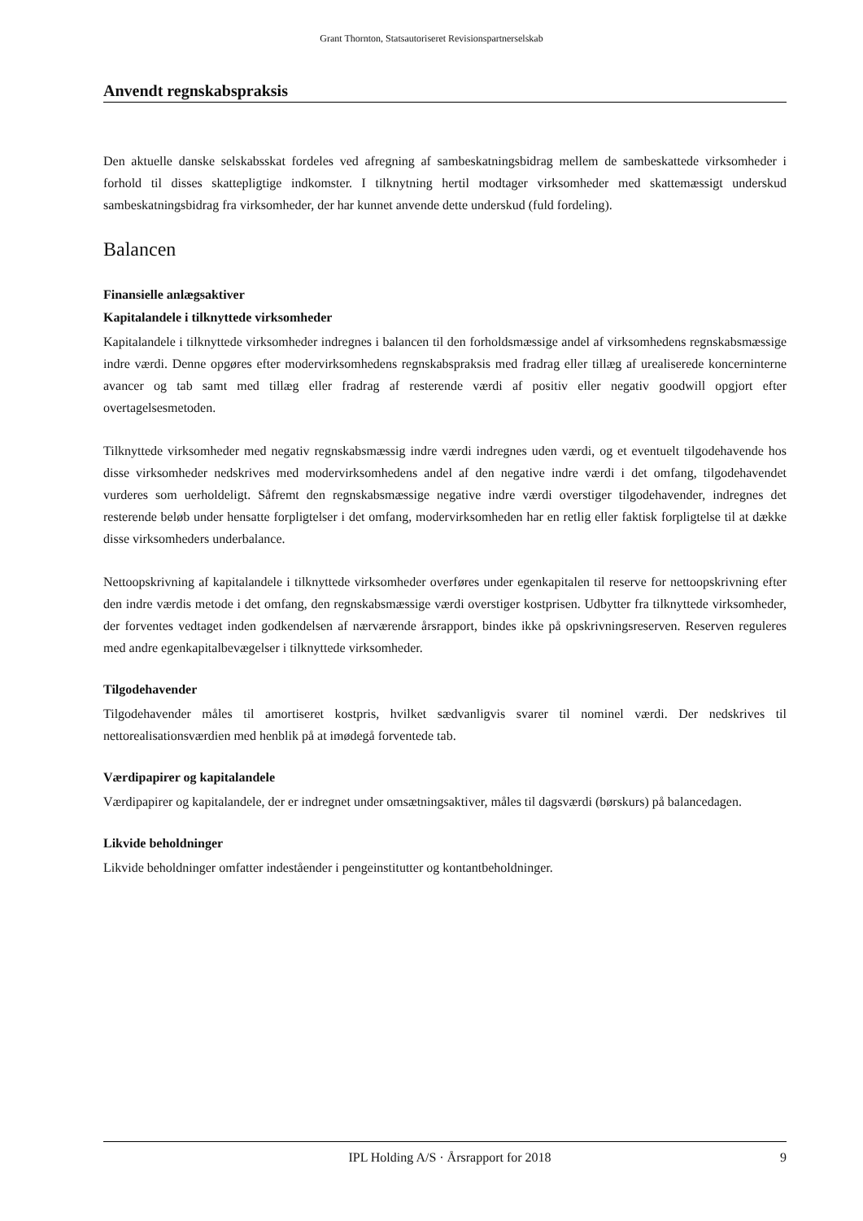Grant Thornton, Statsautoriseret Revisionspartnerselskab
Anvendt regnskabspraksis
Den aktuelle danske selskabsskat fordeles ved afregning af sambeskatningsbidrag mellem de sambeskattede virksomheder i forhold til disses skattepligtige indkomster. I tilknytning hertil modtager virksomheder med skattemæssigt underskud sambeskatningsbidrag fra virksomheder, der har kunnet anvende dette underskud (fuld fordeling).
Balancen
Finansielle anlægsaktiver
Kapitalandele i tilknyttede virksomheder
Kapitalandele i tilknyttede virksomheder indregnes i balancen til den forholdsmæssige andel af virksomhedens regnskabsmæssige indre værdi. Denne opgøres efter modervirksomhedens regnskabspraksis med fradrag eller tillæg af urealiserede koncerninterne avancer og tab samt med tillæg eller fradrag af resterende værdi af positiv eller negativ goodwill opgjort efter overtagelsesmetoden.
Tilknyttede virksomheder med negativ regnskabsmæssig indre værdi indregnes uden værdi, og et eventuelt tilgodehavende hos disse virksomheder nedskrives med modervirksomhedens andel af den negative indre værdi i det omfang, tilgodehavendet vurderes som uerholdeligt. Såfremt den regnskabsmæssige negative indre værdi overstiger tilgodehavender, indregnes det resterende beløb under hensatte forpligtelser i det omfang, modervirksomheden har en retlig eller faktisk forpligtelse til at dække disse virksomheders underbalance.
Nettoopskrivning af kapitalandele i tilknyttede virksomheder overføres under egenkapitalen til reserve for nettoopskrivning efter den indre værdis metode i det omfang, den regnskabsmæssige værdi overstiger kostprisen. Udbytter fra tilknyttede virksomheder, der forventes vedtaget inden godkendelsen af nærværende årsrapport, bindes ikke på opskrivningsreserven. Reserven reguleres med andre egenkapitalbevægelser i tilknyttede virksomheder.
Tilgodehavender
Tilgodehavender måles til amortiseret kostpris, hvilket sædvanligvis svarer til nominel værdi. Der nedskrives til nettorealisationsværdien med henblik på at imødegå forventede tab.
Værdipapirer og kapitalandele
Værdipapirer og kapitalandele, der er indregnet under omsætningsaktiver, måles til dagsværdi (børskurs) på balancedagen.
Likvide beholdninger
Likvide beholdninger omfatter indeståender i pengeinstitutter og kontantbeholdninger.
IPL Holding A/S · Årsrapport for 2018 9